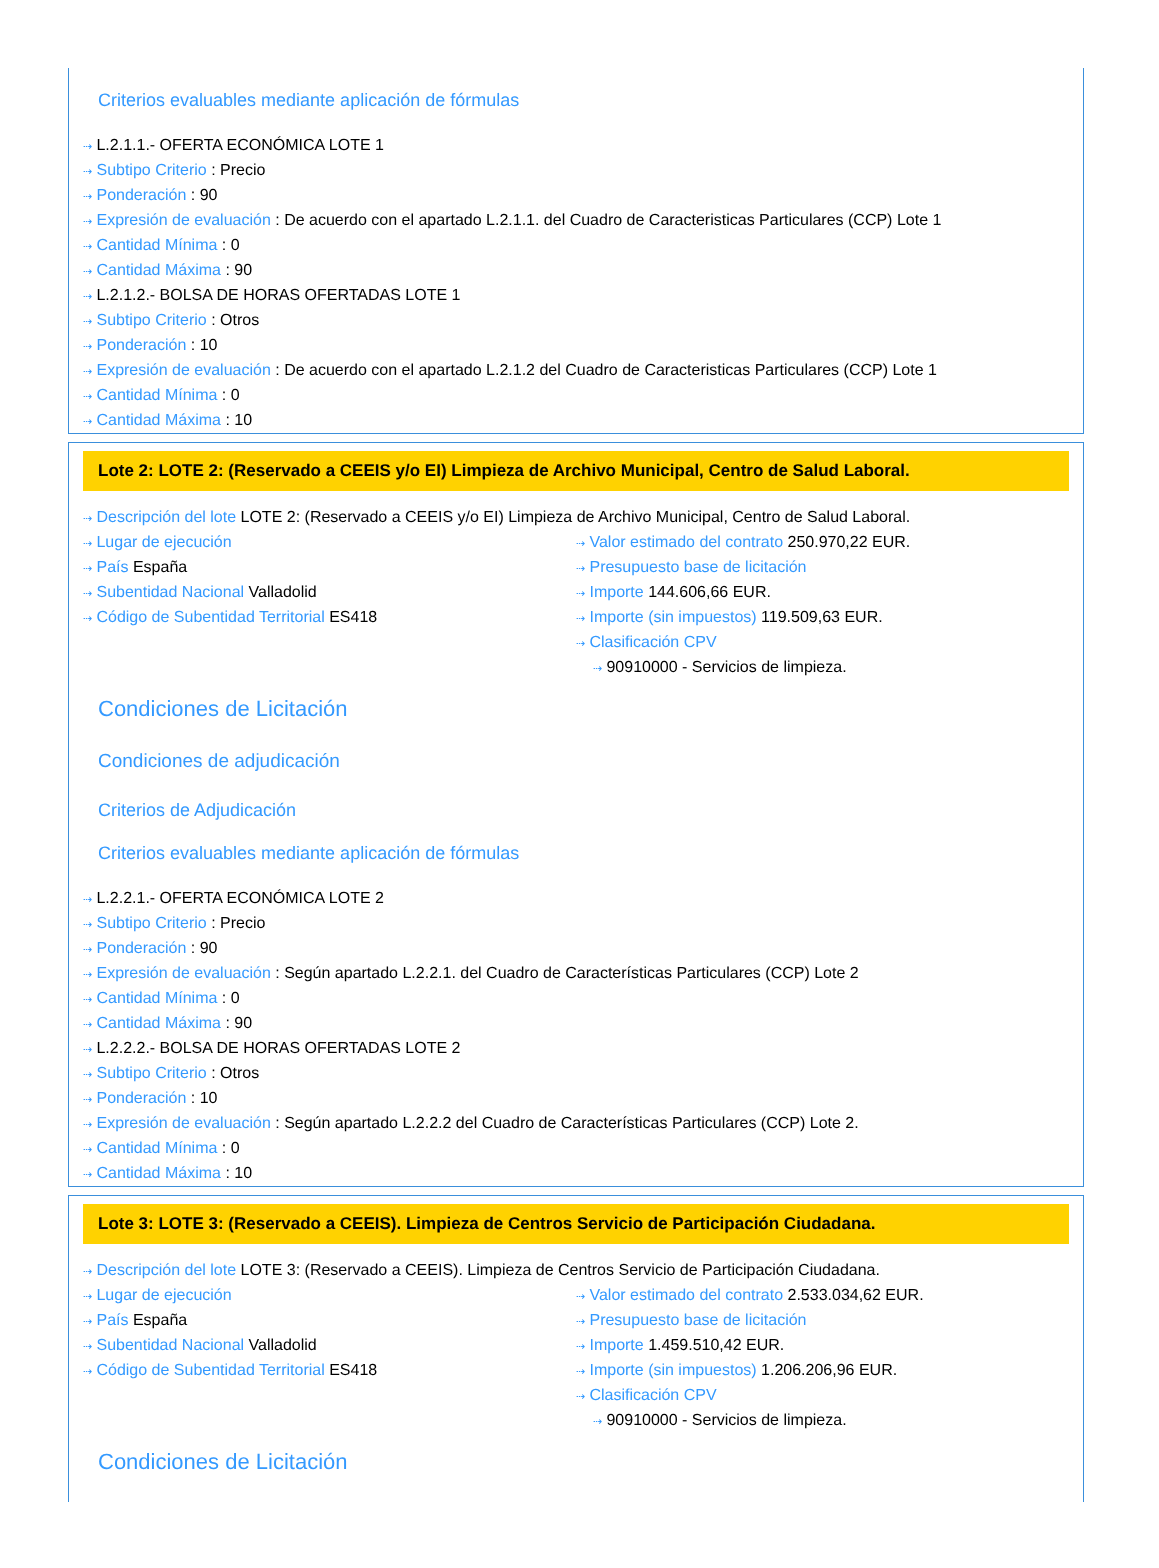Criterios evaluables mediante aplicación de fórmulas
⇢ L.2.1.1.- OFERTA ECONÓMICA LOTE 1
⇢ Subtipo Criterio : Precio
⇢ Ponderación : 90
⇢ Expresión de evaluación : De acuerdo con el apartado L.2.1.1. del Cuadro de Caracteristicas Particulares (CCP) Lote 1
⇢ Cantidad Mínima : 0
⇢ Cantidad Máxima : 90
⇢ L.2.1.2.- BOLSA DE HORAS OFERTADAS LOTE 1
⇢ Subtipo Criterio : Otros
⇢ Ponderación : 10
⇢ Expresión de evaluación : De acuerdo con el apartado L.2.1.2 del Cuadro de Caracteristicas Particulares (CCP) Lote 1
⇢ Cantidad Mínima : 0
⇢ Cantidad Máxima : 10
Lote 2: LOTE 2: (Reservado a CEEIS y/o EI) Limpieza de Archivo Municipal, Centro de Salud Laboral.
⇢ Descripción del lote LOTE 2: (Reservado a CEEIS y/o EI) Limpieza de Archivo Municipal, Centro de Salud Laboral.
⇢ Lugar de ejecución
⇢ País España
⇢ Subentidad Nacional Valladolid
⇢ Código de Subentidad Territorial ES418
⇢ Valor estimado del contrato 250.970,22 EUR.
⇢ Presupuesto base de licitación
⇢ Importe 144.606,66 EUR.
⇢ Importe (sin impuestos) 119.509,63 EUR.
⇢ Clasificación CPV
⇢ 90910000 - Servicios de limpieza.
Condiciones de Licitación
Condiciones de adjudicación
Criterios de Adjudicación
Criterios evaluables mediante aplicación de fórmulas
⇢ L.2.2.1.- OFERTA ECONÓMICA LOTE 2
⇢ Subtipo Criterio : Precio
⇢ Ponderación : 90
⇢ Expresión de evaluación : Según apartado L.2.2.1. del Cuadro de Características Particulares (CCP) Lote 2
⇢ Cantidad Mínima : 0
⇢ Cantidad Máxima : 90
⇢ L.2.2.2.- BOLSA DE HORAS OFERTADAS LOTE 2
⇢ Subtipo Criterio : Otros
⇢ Ponderación : 10
⇢ Expresión de evaluación : Según apartado L.2.2.2 del Cuadro de Características Particulares (CCP) Lote 2.
⇢ Cantidad Mínima : 0
⇢ Cantidad Máxima : 10
Lote 3: LOTE 3: (Reservado a CEEIS). Limpieza de Centros Servicio de Participación Ciudadana.
⇢ Descripción del lote LOTE 3: (Reservado a CEEIS). Limpieza de Centros Servicio de Participación Ciudadana.
⇢ Lugar de ejecución
⇢ País España
⇢ Subentidad Nacional Valladolid
⇢ Código de Subentidad Territorial ES418
⇢ Valor estimado del contrato 2.533.034,62 EUR.
⇢ Presupuesto base de licitación
⇢ Importe 1.459.510,42 EUR.
⇢ Importe (sin impuestos) 1.206.206,96 EUR.
⇢ Clasificación CPV
⇢ 90910000 - Servicios de limpieza.
Condiciones de Licitación